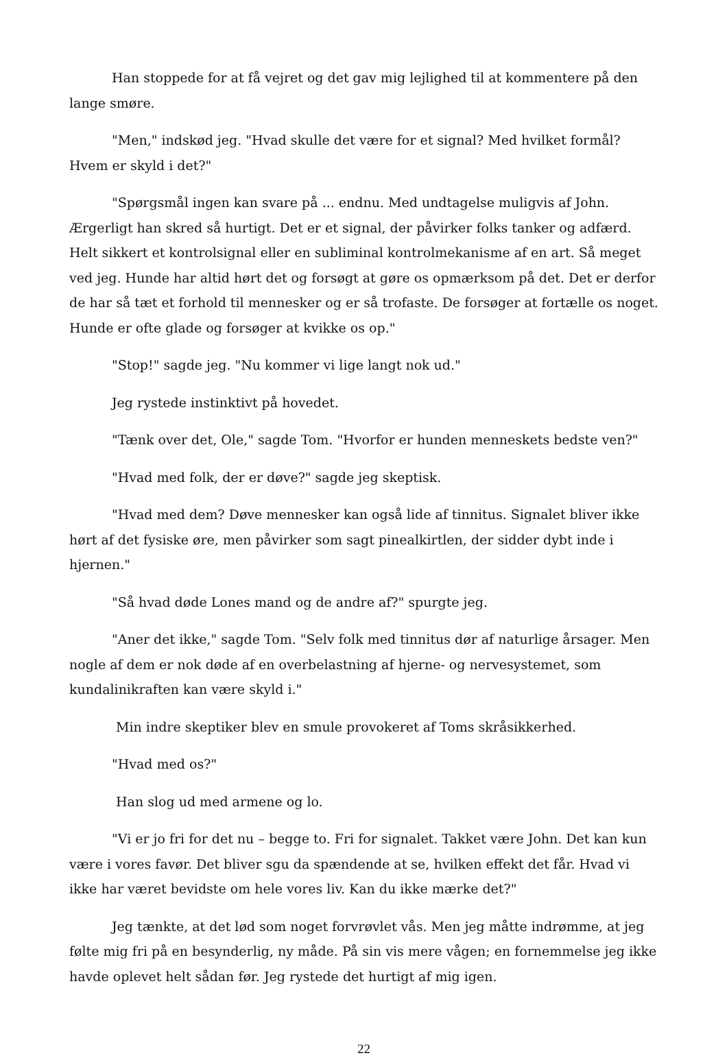Han stoppede for at få vejret og det gav mig lejlighed til at kommentere på den lange smøre.
"Men," indskød jeg. "Hvad skulle det være for et signal? Med hvilket formål? Hvem er skyld i det?"
"Spørgsmål ingen kan svare på ... endnu. Med undtagelse muligvis af John. Ærgerligt han skred så hurtigt. Det er et signal, der påvirker folks tanker og adfærd. Helt sikkert et kontrolsignal eller en subliminal kontrolmekanisme af en art. Så meget ved jeg. Hunde har altid hørt det og forsøgt at gøre os opmærksom på det. Det er derfor de har så tæt et forhold til mennesker og er så trofaste. De forsøger at fortælle os noget. Hunde er ofte glade og forsøger at kvikke os op."
"Stop!" sagde jeg. "Nu kommer vi lige langt nok ud."
Jeg rystede instinktivt på hovedet.
"Tænk over det, Ole," sagde Tom. "Hvorfor er hunden menneskets bedste ven?"
"Hvad med folk, der er døve?" sagde jeg skeptisk.
"Hvad med dem? Døve mennesker kan også lide af tinnitus. Signalet bliver ikke hørt af det fysiske øre, men påvirker som sagt pinealkirtlen, der sidder dybt inde i hjernen."
"Så hvad døde Lones mand og de andre af?" spurgte jeg.
"Aner det ikke," sagde Tom. "Selv folk med tinnitus dør af naturlige årsager. Men nogle af dem er nok døde af en overbelastning af hjerne- og nervesystemet, som kundalinikraften kan være skyld i."
Min indre skeptiker blev en smule provokeret af Toms skråsikkerhed.
"Hvad med os?"
Han slog ud med armene og lo.
"Vi er jo fri for det nu – begge to. Fri for signalet. Takket være John. Det kan kun være i vores favør. Det bliver sgu da spændende at se, hvilken effekt det får. Hvad vi ikke har været bevidste om hele vores liv. Kan du ikke mærke det?"
Jeg tænkte, at det lød som noget forvrøvlet vås. Men jeg måtte indrømme, at jeg følte mig fri på en besynderlig, ny måde. På sin vis mere vågen; en fornemmelse jeg ikke havde oplevet helt sådan før. Jeg rystede det hurtigt af mig igen.
22